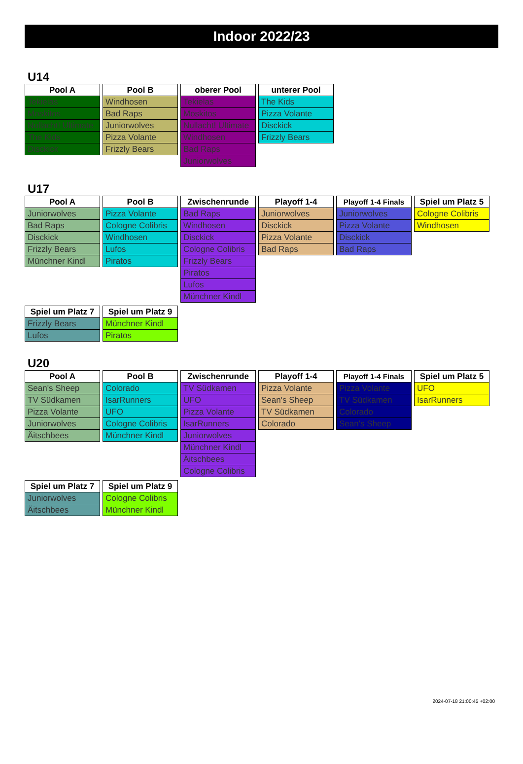Indoor 2022/23
U14
| Pool A |
| --- |
| Tekielas |
| Moskitos |
| Nullacht! Ultimate |
| The Kids |
| Disckick |
| Pool B |
| --- |
| Windhosen |
| Bad Raps |
| Juniorwolves |
| Pizza Volante |
| Frizzly Bears |
| oberer Pool |
| --- |
| Tekielas |
| Moskitos |
| Nullacht! Ultimate |
| Windhosen |
| Bad Raps |
| Juniorwolves |
| unterer Pool |
| --- |
| The Kids |
| Pizza Volante |
| Disckick |
| Frizzly Bears |
U17
| Pool A |
| --- |
| Juniorwolves |
| Bad Raps |
| Disckick |
| Frizzly Bears |
| Münchner Kindl |
| Pool B |
| --- |
| Pizza Volante |
| Cologne Colibris |
| Windhosen |
| Lufos |
| Piratos |
| Zwischenrunde |
| --- |
| Bad Raps |
| Windhosen |
| Disckick |
| Cologne Colibris |
| Frizzly Bears |
| Piratos |
| Lufos |
| Münchner Kindl |
| Playoff 1-4 |
| --- |
| Juniorwolves |
| Disckick |
| Pizza Volante |
| Bad Raps |
| Playoff 1-4 Finals |
| --- |
| Juniorwolves |
| Pizza Volante |
| Disckick |
| Bad Raps |
| Spiel um Platz 5 |
| --- |
| Cologne Colibris |
| Windhosen |
| Spiel um Platz 7 |
| --- |
| Frizzly Bears |
| Lufos |
| Spiel um Platz 9 |
| --- |
| Münchner Kindl |
| Piratos |
U20
| Pool A |
| --- |
| Sean's Sheep |
| TV Südkamen |
| Pizza Volante |
| Juniorwolves |
| Äitschbees |
| Pool B |
| --- |
| Colorado |
| IsarRunners |
| UFO |
| Cologne Colibris |
| Münchner Kindl |
| Zwischenrunde |
| --- |
| TV Südkamen |
| UFO |
| Pizza Volante |
| IsarRunners |
| Juniorwolves |
| Münchner Kindl |
| Äitschbees |
| Cologne Colibris |
| Playoff 1-4 |
| --- |
| Pizza Volante |
| Sean's Sheep |
| TV Südkamen |
| Colorado |
| Playoff 1-4 Finals |
| --- |
| Pizza Volante |
| TV Südkamen |
| Colorado |
| Sean's Sheep |
| Spiel um Platz 5 |
| --- |
| UFO |
| IsarRunners |
| Spiel um Platz 7 |
| --- |
| Juniorwolves |
| Äitschbees |
| Spiel um Platz 9 |
| --- |
| Cologne Colibris |
| Münchner Kindl |
2024-07-18 21:00:45 +02:00